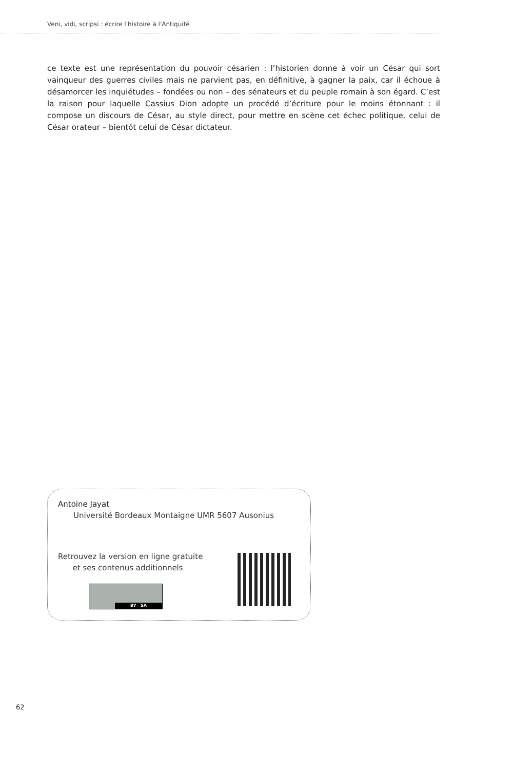Veni, vidi, scripsi : écrire l'histoire à l'Antiquité
ce texte est une représentation du pouvoir césarien : l’historien donne à voir un César qui sort vainqueur des guerres civiles mais ne parvient pas, en définitive, à gagner la paix, car il échoue à désamorcer les inquiétudes – fondées ou non – des sénateurs et du peuple romain à son égard. C’est la raison pour laquelle Cassius Dion adopte un procédé d’écriture pour le moins étonnant : il compose un discours de César, au style direct, pour mettre en scène cet échec politique, celui de César orateur – bientôt celui de César dictateur.
Antoine Jayat
Université Bordeaux Montaigne UMR 5607 Ausonius
Retrouvez la version en ligne gratuite
et ses contenus additionnels
BY SA
62